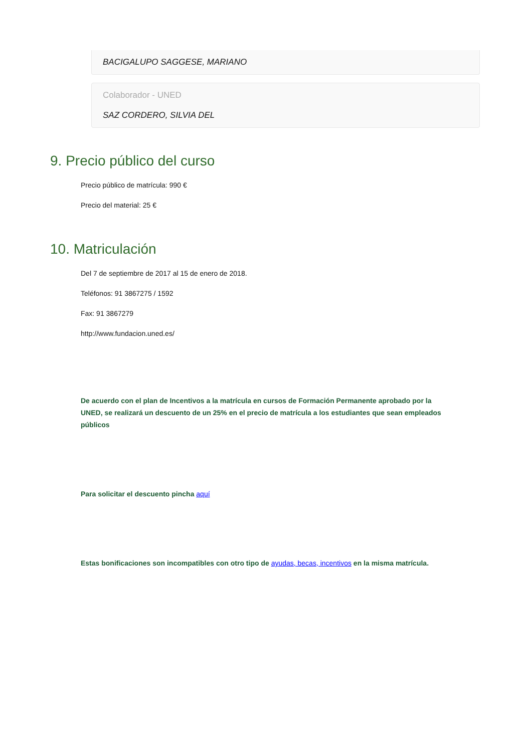BACIGALUPO SAGGESE, MARIANO
Colaborador - UNED
SAZ CORDERO, SILVIA DEL
9. Precio público del curso
Precio público de matrícula: 990 €
Precio del material: 25 €
10. Matriculación
Del 7 de septiembre de 2017 al 15 de enero de 2018.
Teléfonos: 91 3867275 / 1592
Fax: 91 3867279
http://www.fundacion.uned.es/
De acuerdo con el plan de Incentivos a la matrícula en cursos de Formación Permanente aprobado por la UNED, se realizará un descuento de un 25% en el precio de matrícula a los estudiantes que sean empleados públicos
Para solicitar el descuento pincha aquí
Estas bonificaciones son incompatibles con otro tipo de ayudas, becas, incentivos en la misma matrícula.